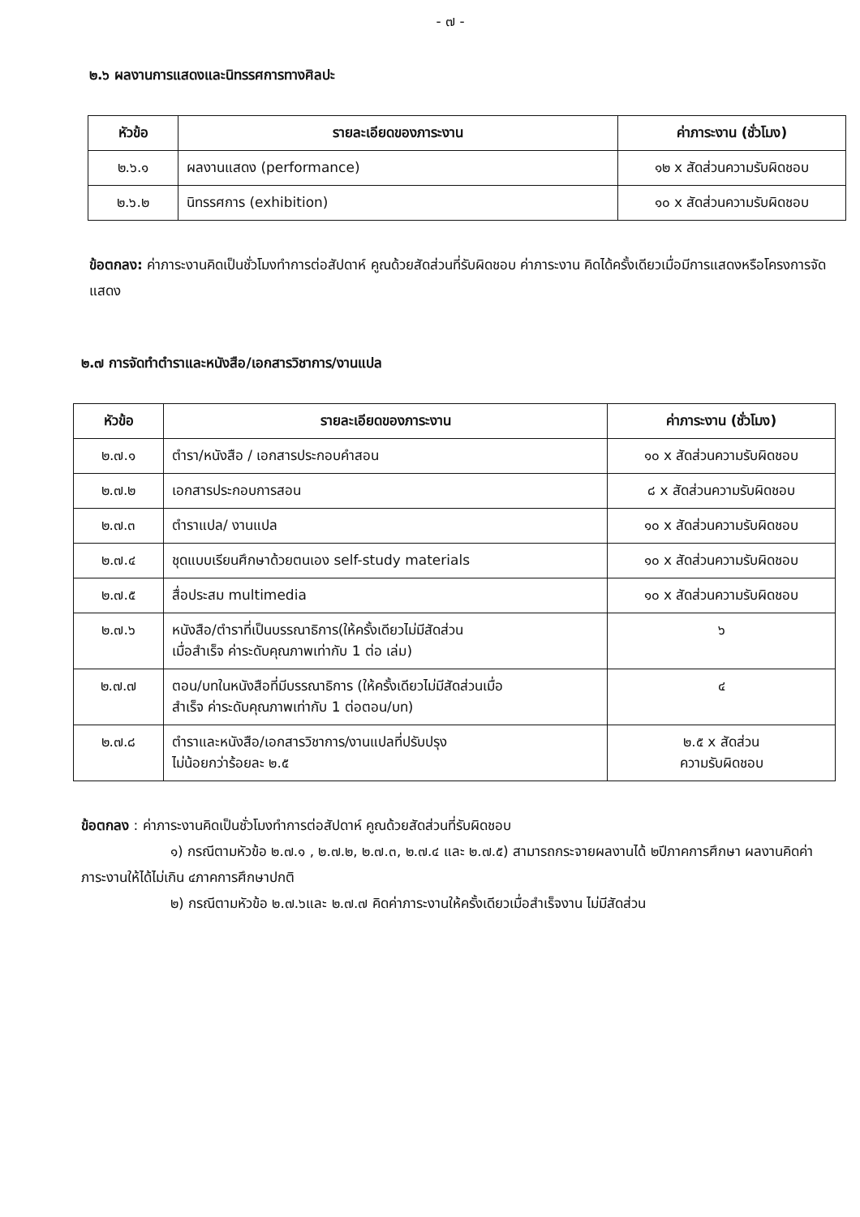- ๗ -
๒.๖ ผลงานการแสดงและนิทรรศการทางศิลปะ
| หัวข้อ | รายละเอียดของภาระงาน | ค่าภาระงาน (ชั่วโมง) |
| --- | --- | --- |
| ๒.๖.๑ | ผลงานแสดง (performance) | ๑๒ x สัดส่วนความรับผิดชอบ |
| ๒.๖.๒ | นิทรรศการ (exhibition) | ๑๐ x สัดส่วนความรับผิดชอบ |
ข้อตกลง: ค่าภาระงานคิดเป็นชั่วโมงทำการต่อสัปดาห์ คูณด้วยสัดส่วนที่รับผิดชอบ ค่าภาระงาน คิดได้ครั้งเดียวเมื่อมีการแสดงหรือโครงการจัดแสดง
๒.๗ การจัดทำตำราและหนังสือ/เอกสารวิชาการ/งานแปล
| หัวข้อ | รายละเอียดของภาระงาน | ค่าภาระงาน (ชั่วโมง) |
| --- | --- | --- |
| ๒.๗.๑ | ตำรา/หนังสือ / เอกสารประกอบคำสอน | ๑๐ x สัดส่วนความรับผิดชอบ |
| ๒.๗.๒ | เอกสารประกอบการสอน | ๘ x สัดส่วนความรับผิดชอบ |
| ๒.๗.๓ | ตำราแปล/ งานแปล | ๑๐ x สัดส่วนความรับผิดชอบ |
| ๒.๗.๔ | ชุดแบบเรียนศึกษาด้วยตนเอง self-study materials | ๑๐ x สัดส่วนความรับผิดชอบ |
| ๒.๗.๕ | สื่อประสม multimedia | ๑๐ x สัดส่วนความรับผิดชอบ |
| ๒.๗.๖ | หนังสือ/ตำราที่เป็นบรรณาธิการ(ให้ครั้งเดียวไม่มีสัดส่วน เมื่อสำเร็จ ค่าระดับคุณภาพเท่ากับ 1 ต่อ เล่ม) | ๖ |
| ๒.๗.๗ | ตอน/บทในหนังสือที่มีบรรณาธิการ (ให้ครั้งเดียวไม่มีสัดส่วนเมื่อ สำเร็จ ค่าระดับคุณภาพเท่ากับ 1 ต่อตอน/บท) | ๔ |
| ๒.๗.๘ | ตำราและหนังสือ/เอกสารวิชาการ/งานแปลที่ปรับปรุง ไม่น้อยกว่าร้อยละ ๒.๕ | ๒.๕ x สัดส่วน ความรับผิดชอบ |
ข้อตกลง : ค่าภาระงานคิดเป็นชั่วโมงทำการต่อสัปดาห์ คูณด้วยสัดส่วนที่รับผิดชอบ
๑) กรณีตามหัวข้อ ๒.๗.๑ , ๒.๗.๒, ๒.๗.๓, ๒.๗.๔ และ ๒.๗.๕) สามารถกระจายผลงานได้ ๒ปีภาคการศึกษา ผลงานคิดค่าภาระงานให้ได้ไม่เกิน ๔ภาคการศึกษาปกติ
๒) กรณีตามหัวข้อ ๒.๗.๖และ ๒.๗.๗ คิดค่าภาระงานให้ครั้งเดียวเมื่อสำเร็จงาน ไม่มีสัดส่วน